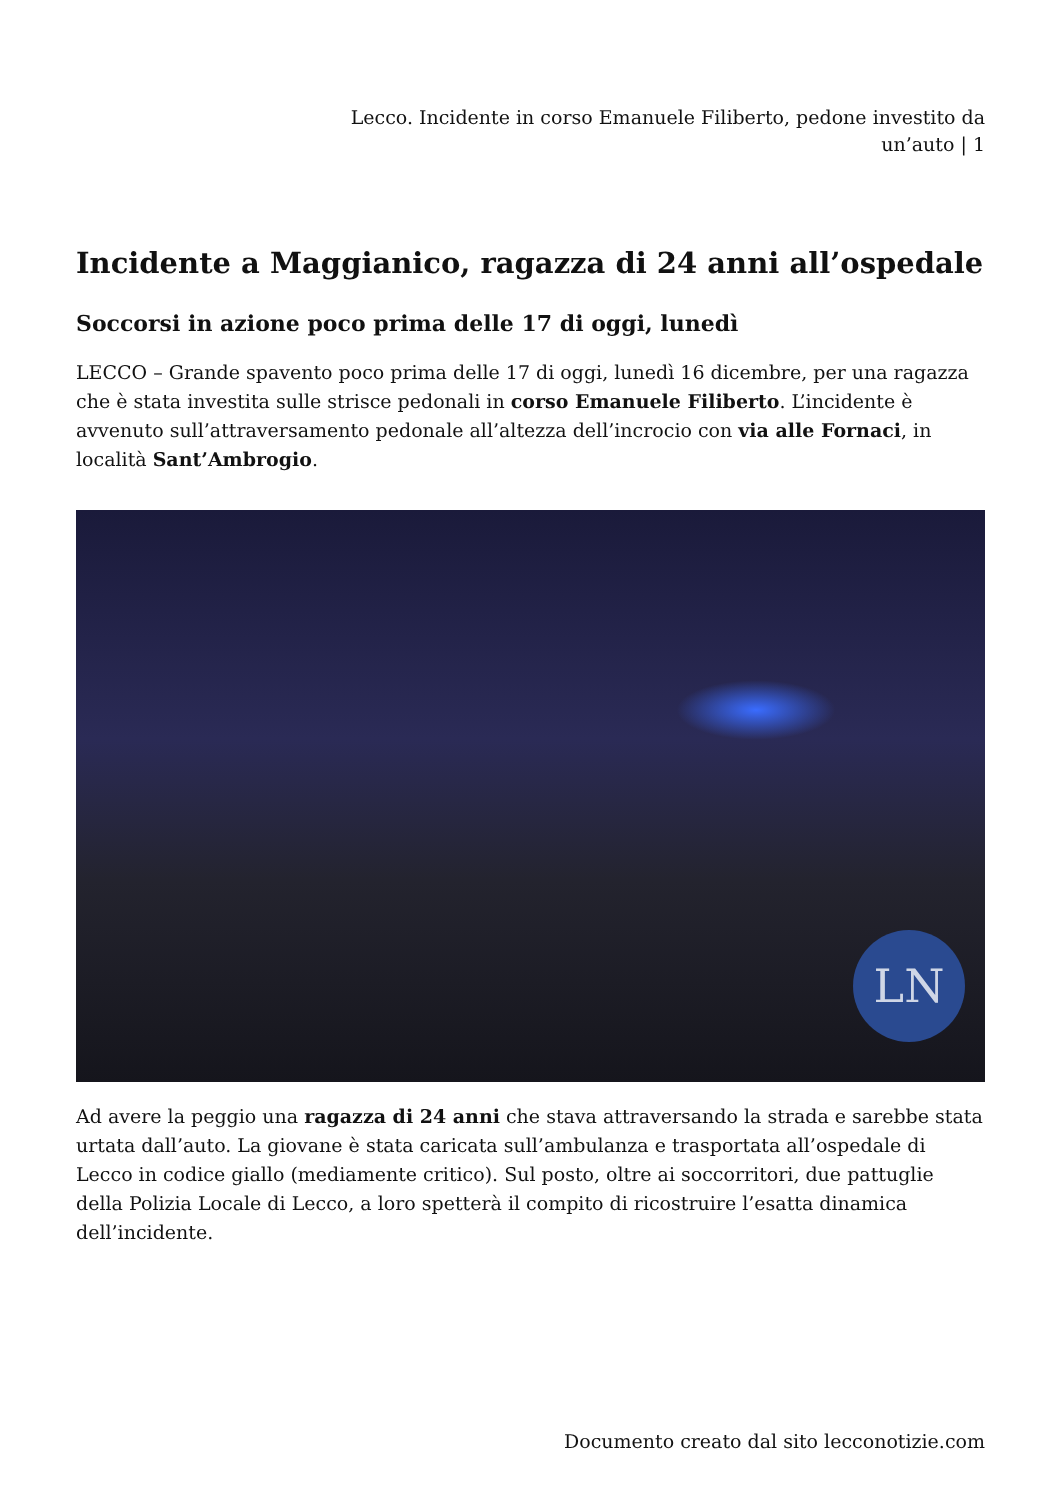Lecco. Incidente in corso Emanuele Filiberto, pedone investito da
un’auto | 1
Incidente a Maggianico, ragazza di 24 anni all’ospedale
Soccorsi in azione poco prima delle 17 di oggi, lunedì
LECCO – Grande spavento poco prima delle 17 di oggi, lunedì 16 dicembre, per una ragazza che è stata investita sulle strisce pedonali in corso Emanuele Filiberto. L’incidente è avvenuto sull’attraversamento pedonale all’altezza dell’incrocio con via alle Fornaci, in località Sant’Ambrogio.
LN
Ad avere la peggio una ragazza di 24 anni che stava attraversando la strada e sarebbe stata urtata dall’auto. La giovane è stata caricata sull’ambulanza e trasportata all’ospedale di Lecco in codice giallo (mediamente critico). Sul posto, oltre ai soccorritori, due pattuglie della Polizia Locale di Lecco, a loro spetterà il compito di ricostruire l’esatta dinamica dell’incidente.
Documento creato dal sito lecconotizie.com